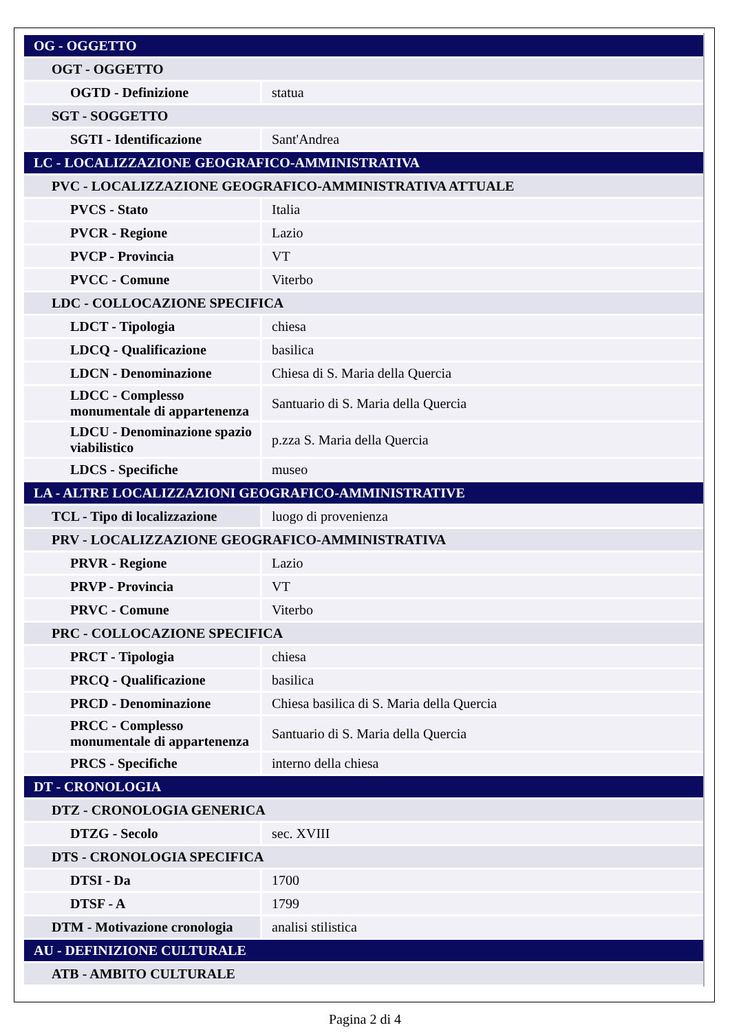| OG - OGGETTO | |
| OGT - OGGETTO | |
| OGTD - Definizione | statua |
| SGT - SOGGETTO | |
| SGTI - Identificazione | Sant'Andrea |
| LC - LOCALIZZAZIONE GEOGRAFICO-AMMINISTRATIVA | |
| PVC - LOCALIZZAZIONE GEOGRAFICO-AMMINISTRATIVA ATTUALE | |
| PVCS - Stato | Italia |
| PVCR - Regione | Lazio |
| PVCP - Provincia | VT |
| PVCC - Comune | Viterbo |
| LDC - COLLOCAZIONE SPECIFICA | |
| LDCT - Tipologia | chiesa |
| LDCQ - Qualificazione | basilica |
| LDCN - Denominazione | Chiesa di S. Maria della Quercia |
| LDCC - Complesso monumentale di appartenenza | Santuario di S. Maria della Quercia |
| LDCU - Denominazione spazio viabilistico | p.zza S. Maria della Quercia |
| LDCS - Specifiche | museo |
| LA - ALTRE LOCALIZZAZIONI GEOGRAFICO-AMMINISTRATIVE | |
| TCL - Tipo di localizzazione | luogo di provenienza |
| PRV - LOCALIZZAZIONE GEOGRAFICO-AMMINISTRATIVA | |
| PRVR - Regione | Lazio |
| PRVP - Provincia | VT |
| PRVC - Comune | Viterbo |
| PRC - COLLOCAZIONE SPECIFICA | |
| PRCT - Tipologia | chiesa |
| PRCQ - Qualificazione | basilica |
| PRCD - Denominazione | Chiesa basilica di S. Maria della Quercia |
| PRCC - Complesso monumentale di appartenenza | Santuario di S. Maria della Quercia |
| PRCS - Specifiche | interno della chiesa |
| DT - CRONOLOGIA | |
| DTZ - CRONOLOGIA GENERICA | |
| DTZG - Secolo | sec. XVIII |
| DTS - CRONOLOGIA SPECIFICA | |
| DTSI - Da | 1700 |
| DTSF - A | 1799 |
| DTM - Motivazione cronologia | analisi stilistica |
| AU - DEFINIZIONE CULTURALE | |
| ATB - AMBITO CULTURALE | |
Pagina 2 di 4